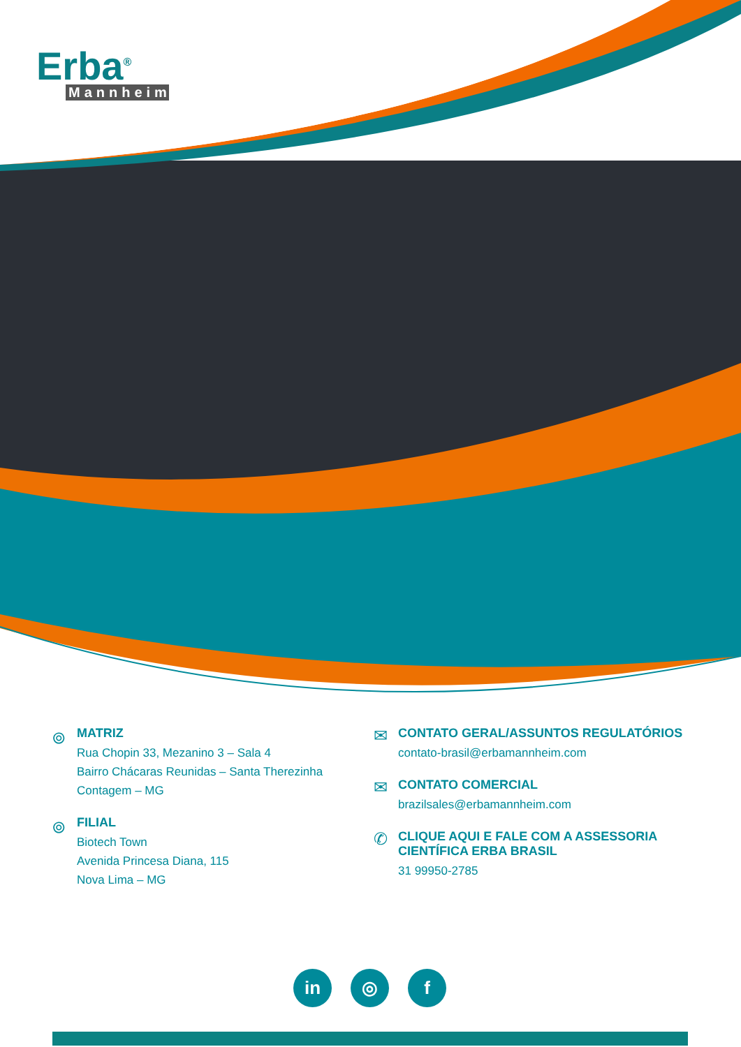Erba<sup>®</sup>
Mannheim
⌾
MATRIZ
Rua Chopin 33, Mezanino 3 – Sala 4
Bairro Chácaras Reunidas – Santa Therezinha
Contagem – MG
⌾
FILIAL
Biotech Town
Avenida Princesa Diana, 115
Nova Lima – MG
✉
CONTATO GERAL/ASSUNTOS REGULATÓRIOS
contato-brasil@erbamannheim.com
✉
CONTATO COMERCIAL
brazilsales@erbamannheim.com
✆
CLIQUE AQUI E FALE COM A ASSESSORIA
CIENTÍFICA ERBA BRASIL
31 99950-2785
in ◎ f